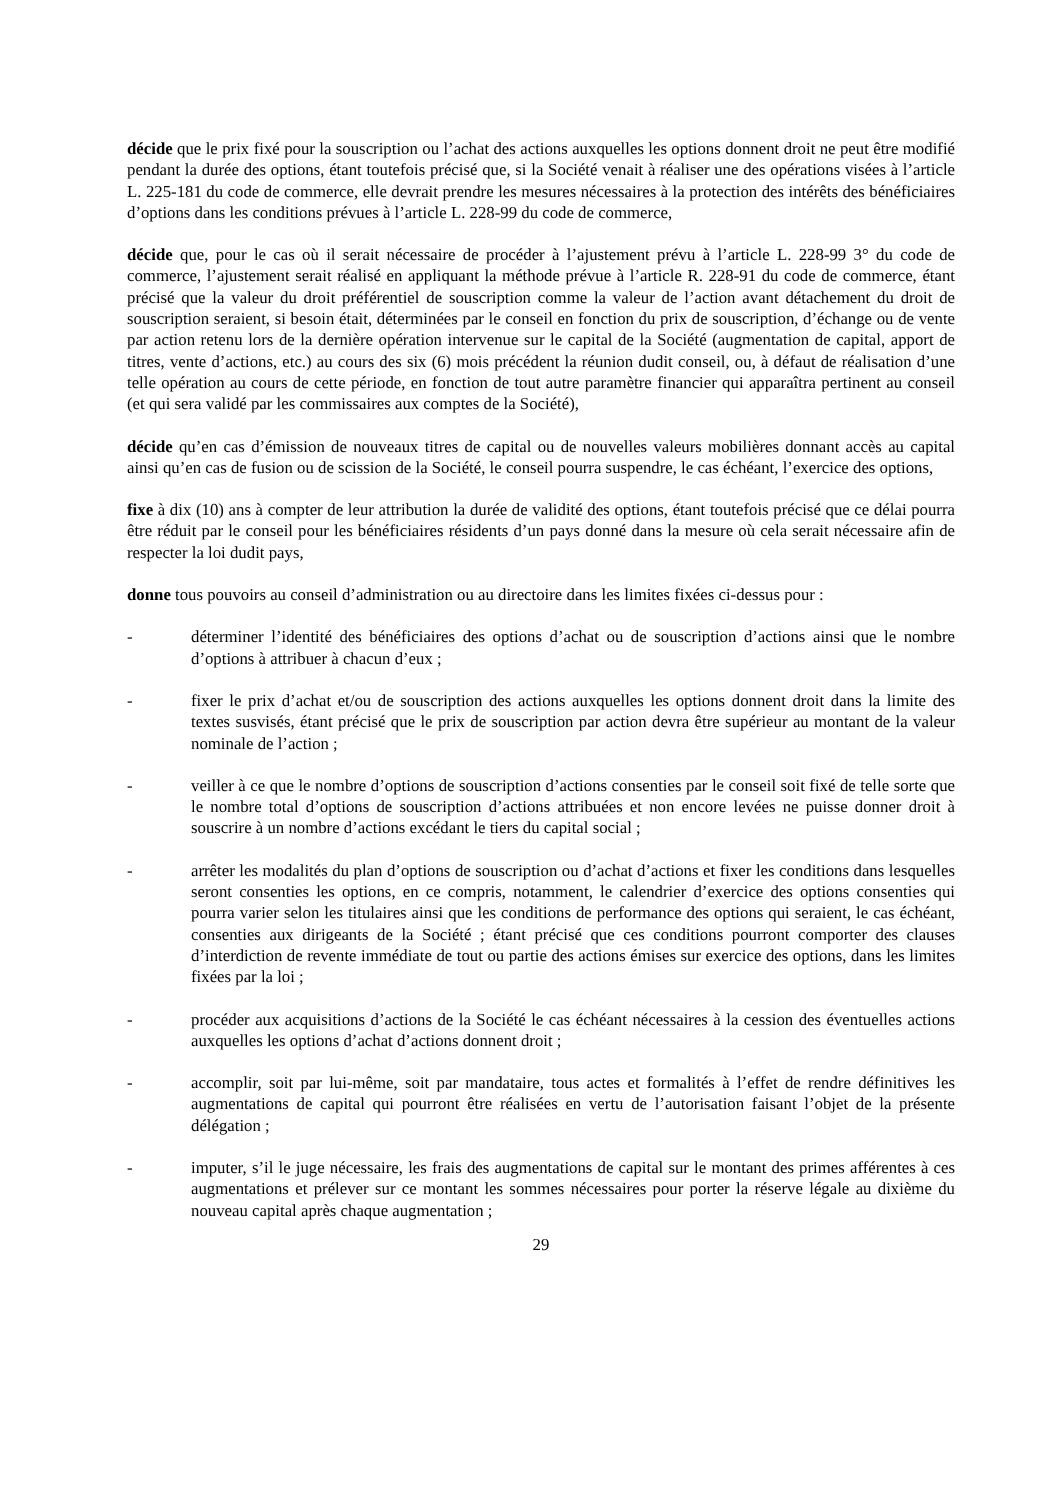décide que le prix fixé pour la souscription ou l’achat des actions auxquelles les options donnent droit ne peut être modifié pendant la durée des options, étant toutefois précisé que, si la Société venait à réaliser une des opérations visées à l’article L. 225-181 du code de commerce, elle devrait prendre les mesures nécessaires à la protection des intérêts des bénéficiaires d’options dans les conditions prévues à l’article L. 228-99 du code de commerce,
décide que, pour le cas où il serait nécessaire de procéder à l’ajustement prévu à l’article L. 228-99 3° du code de commerce, l’ajustement serait réalisé en appliquant la méthode prévue à l’article R. 228-91 du code de commerce, étant précisé que la valeur du droit préférentiel de souscription comme la valeur de l’action avant détachement du droit de souscription seraient, si besoin était, déterminées par le conseil en fonction du prix de souscription, d’échange ou de vente par action retenu lors de la dernière opération intervenue sur le capital de la Société (augmentation de capital, apport de titres, vente d’actions, etc.) au cours des six (6) mois précédent la réunion dudit conseil, ou, à défaut de réalisation d’une telle opération au cours de cette période, en fonction de tout autre paramètre financier qui apparaîtra pertinent au conseil (et qui sera validé par les commissaires aux comptes de la Société),
décide qu’en cas d’émission de nouveaux titres de capital ou de nouvelles valeurs mobilières donnant accès au capital ainsi qu’en cas de fusion ou de scission de la Société, le conseil pourra suspendre, le cas échéant, l’exercice des options,
fixe à dix (10) ans à compter de leur attribution la durée de validité des options, étant toutefois précisé que ce délai pourra être réduit par le conseil pour les bénéficiaires résidents d’un pays donné dans la mesure où cela serait nécessaire afin de respecter la loi dudit pays,
donne tous pouvoirs au conseil d’administration ou au directoire dans les limites fixées ci-dessus pour :
- déterminer l’identité des bénéficiaires des options d’achat ou de souscription d’actions ainsi que le nombre d’options à attribuer à chacun d’eux ;
- fixer le prix d’achat et/ou de souscription des actions auxquelles les options donnent droit dans la limite des textes susvisés, étant précisé que le prix de souscription par action devra être supérieur au montant de la valeur nominale de l’action ;
- veiller à ce que le nombre d’options de souscription d’actions consenties par le conseil soit fixé de telle sorte que le nombre total d’options de souscription d’actions attribuées et non encore levées ne puisse donner droit à souscrire à un nombre d’actions excédant le tiers du capital social ;
- arrêter les modalités du plan d’options de souscription ou d’achat d’actions et fixer les conditions dans lesquelles seront consenties les options, en ce compris, notamment, le calendrier d’exercice des options consenties qui pourra varier selon les titulaires ainsi que les conditions de performance des options qui seraient, le cas échéant, consenties aux dirigeants de la Société ; étant précisé que ces conditions pourront comporter des clauses d’interdiction de revente immédiate de tout ou partie des actions émises sur exercice des options, dans les limites fixées par la loi ;
- procéder aux acquisitions d’actions de la Société le cas échéant nécessaires à la cession des éventuelles actions auxquelles les options d’achat d’actions donnent droit ;
- accomplir, soit par lui-même, soit par mandataire, tous actes et formalités à l’effet de rendre définitives les augmentations de capital qui pourront être réalisées en vertu de l’autorisation faisant l’objet de la présente délégation ;
- imputer, s’il le juge nécessaire, les frais des augmentations de capital sur le montant des primes afférentes à ces augmentations et prélever sur ce montant les sommes nécessaires pour porter la réserve légale au dixième du nouveau capital après chaque augmentation ;
29